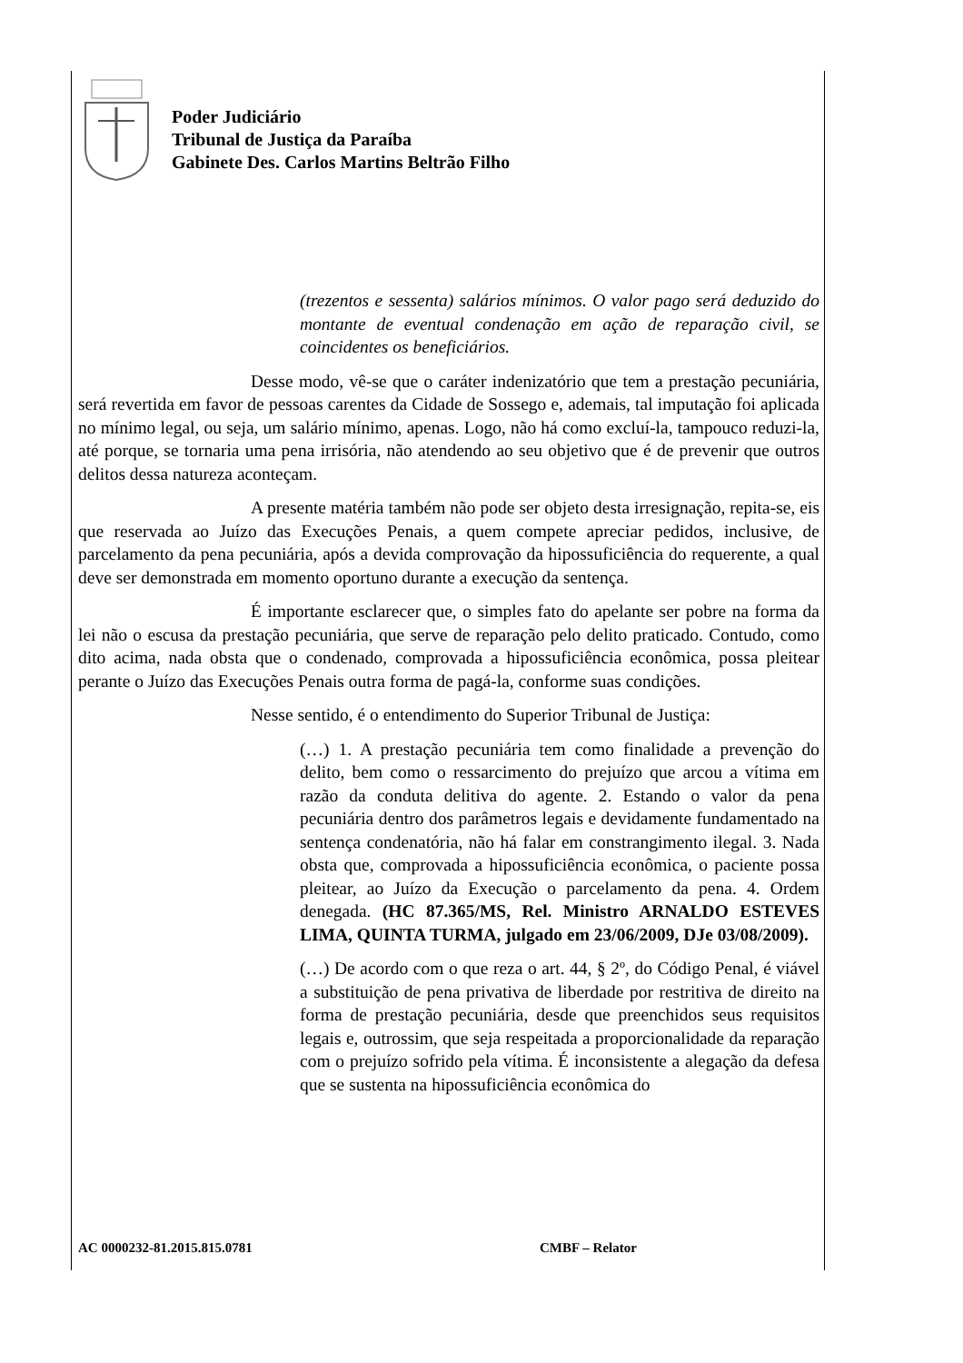Poder Judiciário
Tribunal de Justiça da Paraíba
Gabinete Des. Carlos Martins Beltrão Filho
(trezentos e sessenta) salários mínimos. O valor pago será deduzido do montante de eventual condenação em ação de reparação civil, se coincidentes os beneficiários.
Desse modo, vê-se que o caráter indenizatório que tem a prestação pecuniária, será revertida em favor de pessoas carentes da Cidade de Sossego e, ademais, tal imputação foi aplicada no mínimo legal, ou seja, um salário mínimo, apenas. Logo, não há como excluí-la, tampouco reduzi-la, até porque, se tornaria uma pena irrisória, não atendendo ao seu objetivo que é de prevenir que outros delitos dessa natureza aconteçam.
A presente matéria também não pode ser objeto desta irresignação, repita-se, eis que reservada ao Juízo das Execuções Penais, a quem compete apreciar pedidos, inclusive, de parcelamento da pena pecuniária, após a devida comprovação da hipossuficiência do requerente, a qual deve ser demonstrada em momento oportuno durante a execução da sentença.
É importante esclarecer que, o simples fato do apelante ser pobre na forma da lei não o escusa da prestação pecuniária, que serve de reparação pelo delito praticado. Contudo, como dito acima, nada obsta que o condenado, comprovada a hipossuficiência econômica, possa pleitear perante o Juízo das Execuções Penais outra forma de pagá-la, conforme suas condições.
Nesse sentido, é o entendimento do Superior Tribunal de Justiça:
(…) 1. A prestação pecuniária tem como finalidade a prevenção do delito, bem como o ressarcimento do prejuízo que arcou a vítima em razão da conduta delitiva do agente. 2. Estando o valor da pena pecuniária dentro dos parâmetros legais e devidamente fundamentado na sentença condenatória, não há falar em constrangimento ilegal. 3. Nada obsta que, comprovada a hipossuficiência econômica, o paciente possa pleitear, ao Juízo da Execução o parcelamento da pena. 4. Ordem denegada. (HC 87.365/MS, Rel. Ministro ARNALDO ESTEVES LIMA, QUINTA TURMA, julgado em 23/06/2009, DJe 03/08/2009).
(…) De acordo com o que reza o art. 44, § 2º, do Código Penal, é viável a substituição de pena privativa de liberdade por restritiva de direito na forma de prestação pecuniária, desde que preenchidos seus requisitos legais e, outrossim, que seja respeitada a proporcionalidade da reparação com o prejuízo sofrido pela vítima. É inconsistente a alegação da defesa que se sustenta na hipossuficiência econômica do
AC 0000232-81.2015.815.0781 CMBF – Relator